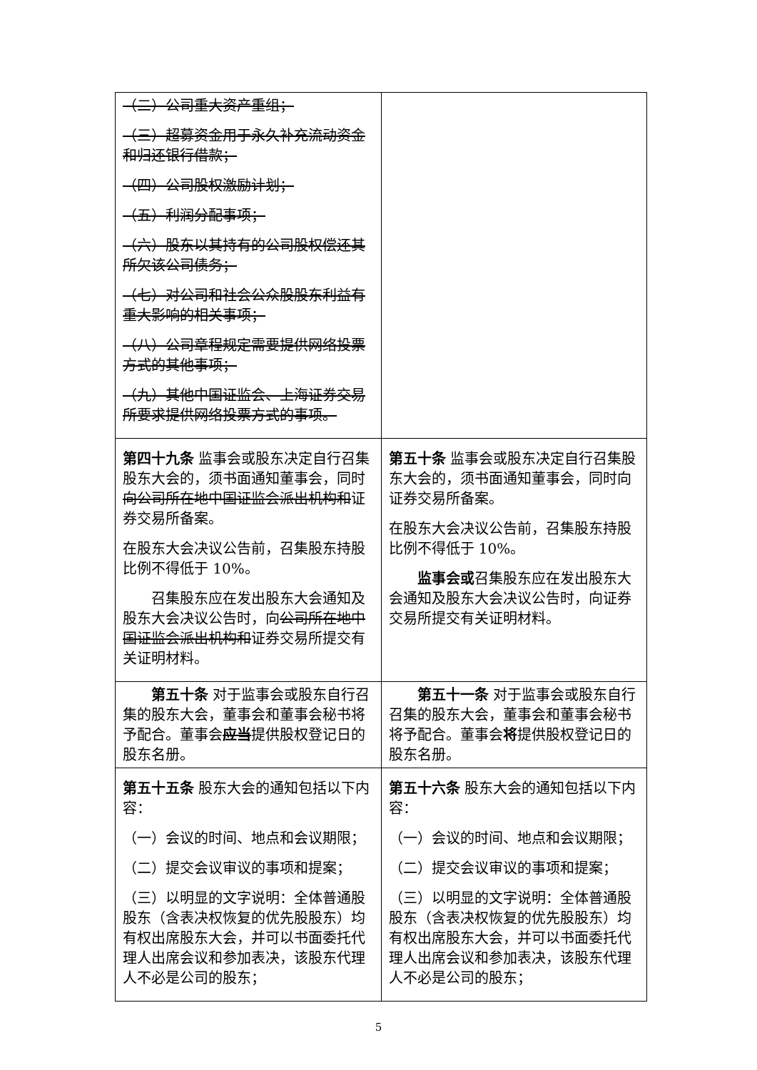| （二）公司重大资产重组； （三）超募资金用于永久补充流动资金和归还银行借款； （四）公司股权激励计划； （五）利润分配事项； （六）股东以其持有的公司股权偿还其所欠该公司债务； （七）对公司和社会公众股股东利益有重大影响的相关事项； （八）公司章程规定需要提供网络投票方式的其他事项； （九）其他中国证监会、上海证券交易所要求提供网络投票方式的事项。 | |
| 第四十九条 监事会或股东决定自行召集股东大会的，须书面通知董事会，同时 向公司所在地中国证监会派出机构和 证券交易所备案。 在股东大会决议公告前，召集股东持股比例不得低于 10%。 召集股东应在发出股东大会通知及股东大会决议公告时，向 公司所在地中国证监会派出机构和 证券交易所提交有关证明材料。 | 第五十条 监事会或股东决定自行召集股东大会的，须书面通知董事会，同时向证券交易所备案。 在股东大会决议公告前，召集股东持股比例不得低于 10%。 监事会或 召集股东应在发出股东大会通知及股东大会决议公告时，向证券交易所提交有关证明材料。 |
| 第五十条 对于监事会或股东自行召集的股东大会，董事会和董事会秘书将予配合。董事会 应当 提供股权登记日的股东名册。 | 第五十一条 对于监事会或股东自行召集的股东大会，董事会和董事会秘书将予配合。董事会 将 提供股权登记日的股东名册。 |
| 第五十五条 股东大会的通知包括以下内容： （一）会议的时间、地点和会议期限； （二）提交会议审议的事项和提案； （三）以明显的文字说明：全体普通股股东（含表决权恢复的优先股股东）均有权出席股东大会，并可以书面委托代理人出席会议和参加表决，该股东代理人不必是公司的股东； | 第五十六条 股东大会的通知包括以下内容： （一）会议的时间、地点和会议期限； （二）提交会议审议的事项和提案； （三）以明显的文字说明：全体普通股股东（含表决权恢复的优先股股东）均有权出席股东大会，并可以书面委托代理人出席会议和参加表决，该股东代理人不必是公司的股东； |
5